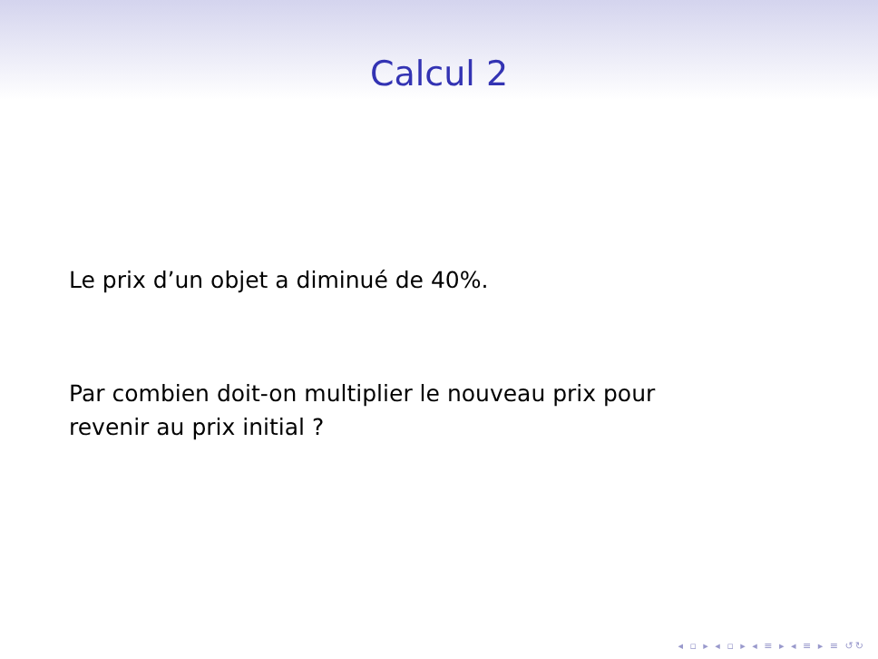Calcul 2
Le prix d’un objet a diminué de 40%.
Par combien doit-on multiplier le nouveau prix pour
revenir au prix initial ?
◂ ▫ ▸ ◂ ▫ ▸ ◂ ≡ ▸ ◂ ≡ ▸ ≡ ↺↻